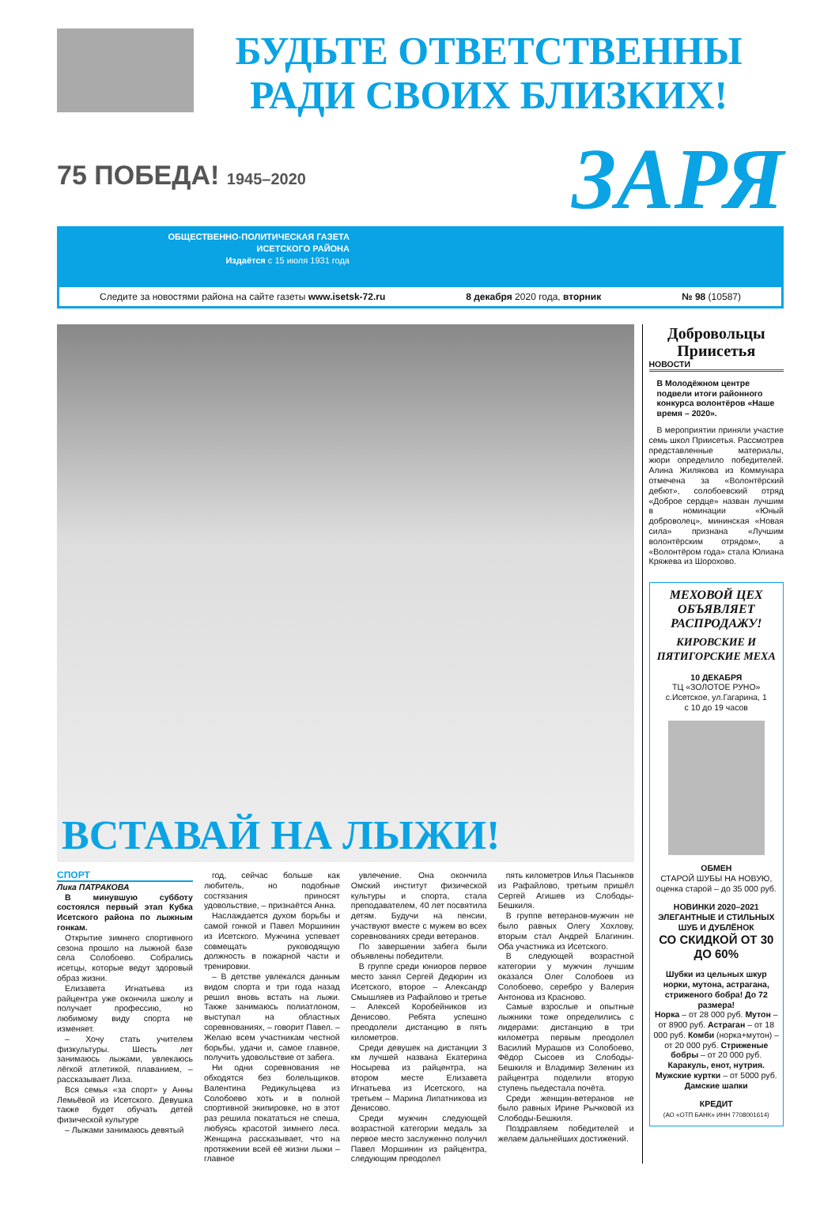БУДЬТЕ ОТВЕТСТВЕННЫ
РАДИ СВОИХ БЛИЗКИХ!
75 ПОБЕДА! 1945–2020
ЗАРЯ
ОБЩЕСТВЕННО-ПОЛИТИЧЕСКАЯ ГАЗЕТА
ИСЕТСКОГО РАЙОНА
Издаётся с 15 июля 1931 года
Следите за новостями района на сайте газеты www.isetsk-72.ru 8 декабря 2020 года, вторник № 98 (10587)
ВСТАВАЙ НА ЛЫЖИ!
СПОРТ
Лика ПАТРАКОВА
В минувшую субботу состоялся первый этап Кубка Исетского района по лыжным гонкам.
Открытие зимнего спортивного сезона прошло на лыжной базе села Солобоево. Собрались исетцы, которые ведут здоровый образ жизни.
Елизавета Игнатьева из райцентра уже окончила школу и получает профессию, но любимому виду спорта не изменяет.
– Хочу стать учителем физкультуры. Шесть лет занимаюсь лыжами, увлекаюсь лёгкой атлетикой, плаванием, – рассказывает Лиза.
Вся семья «за спорт» у Анны Лемьёвой из Исетского. Девушка также будет обучать детей физической культуре
– Лыжами занимаюсь девятый
год, сейчас больше как любитель, но подобные состязания приносят удовольствие, – признаётся Анна.
Наслаждается духом борьбы и самой гонкой и Павел Моршинин из Исетского. Мужчина успевает совмещать руководящую должность в пожарной части и тренировки.
– В детстве увлекался данным видом спорта и три года назад решил вновь встать на лыжи. Также занимаюсь полиатлоном, выступал на областных соревнованиях, – говорит Павел. – Желаю всем участникам честной борьбы, удачи и, самое главное, получить удовольствие от забега.
Ни одни соревнования не обходятся без болельщиков. Валентина Редикульцева из Солобоево хоть и в полной спортивной экипировке, но в этот раз решила покататься не спеша, любуясь красотой зимнего леса. Женщина рассказывает, что на протяжении всей её жизни лыжи – главное
увлечение. Она окончила Омский институт физической культуры и спорта, стала преподавателем, 40 лет посвятила детям. Будучи на пенсии, участвуют вместе с мужем во всех соревнованиях среди ветеранов.
По завершении забега были объявлены победители.
В группе среди юниоров первое место занял Сергей Дедюрин из Исетского, второе – Александр Смышляев из Рафайлово и третье – Алексей Коробейников из Денисово. Ребята успешно преодолели дистанцию в пять километров.
Среди девушек на дистанции 3 км лучшей названа Екатерина Носырева из райцентра, на втором месте Елизавета Игнатьева из Исетского, на третьем – Марина Липатникова из Денисово.
Среди мужчин следующей возрастной категории медаль за первое место заслуженно получил Павел Моршинин из райцентра, следующим преодолел
пять километров Илья Пасынков из Рафайлово, третьим пришёл Сергей Агишев из Слободы-Бешкиля.
В группе ветеранов-мужчин не было равных Олегу Хохлову, вторым стал Андрей Благинин. Оба участника из Исетского.
В следующей возрастной категории у мужчин лучшим оказался Олег Солобоев из Солобоево, серебро у Валерия Антонова из Красново.
Самые взрослые и опытные лыжники тоже определились с лидерами: дистанцию в три километра первым преодолел Василий Мурашов из Солобоево, Фёдор Сысоев из Слободы-Бешкиля и Владимир Зеленин из райцентра поделили вторую ступень пьедестала почёта.
Среди женщин-ветеранов не было равных Ирине Рычковой из Слободы-Бешкиля.
Поздравляем победителей и желаем дальнейших достижений.
Добровольцы Приисетья
НОВОСТИ
В Молодёжном центре подвели итоги районного конкурса волонтёров «Наше время – 2020».
В мероприятии приняли участие семь школ Приисетья. Рассмотрев представленные материалы, жюри определило победителей. Алина Жилякова из Коммунара отмечена за «Волонтёрский дебют», солобоевский отряд «Доброе сердце» назван лучшим в номинации «Юный доброволец», мининская «Новая сила» признана «Лучшим волонтёрским отрядом», а «Волонтёром года» стала Юлиана Кряжева из Шорохово.
МЕХОВОЙ ЦЕХ ОБЪЯВЛЯЕТ РАСПРОДАЖУ!
КИРОВСКИЕ И ПЯТИГОРСКИЕ МЕХА
10 ДЕКАБРЯ
ТЦ «ЗОЛОТОЕ РУНО»
с.Исетское, ул.Гагарина, 1
с 10 до 19 часов
ОБМЕН
СТАРОЙ ШУБЫ НА НОВУЮ,
оценка старой – до 35 000 руб.
НОВИНКИ 2020–2021 ЭЛЕГАНТНЫЕ И СТИЛЬНЫХ ШУБ И ДУБЛЁНОК
СО СКИДКОЙ ОТ 30 ДО 60%
Шубки из цельных шкур норки, мутона, астрагана, стриженого бобра! До 72 размера!
Норка – от 28 000 руб. Мутон – от 8900 руб. Астраган – от 18 000 руб. Комби (норка+мутон) – от 20 000 руб. Стриженые бобры – от 20 000 руб. Каракуль, енот, нутрия. Мужские куртки – от 5000 руб. Дамские шапки
КРЕДИТ
(АО «ОТП БАНК» ИНН 7708001614)